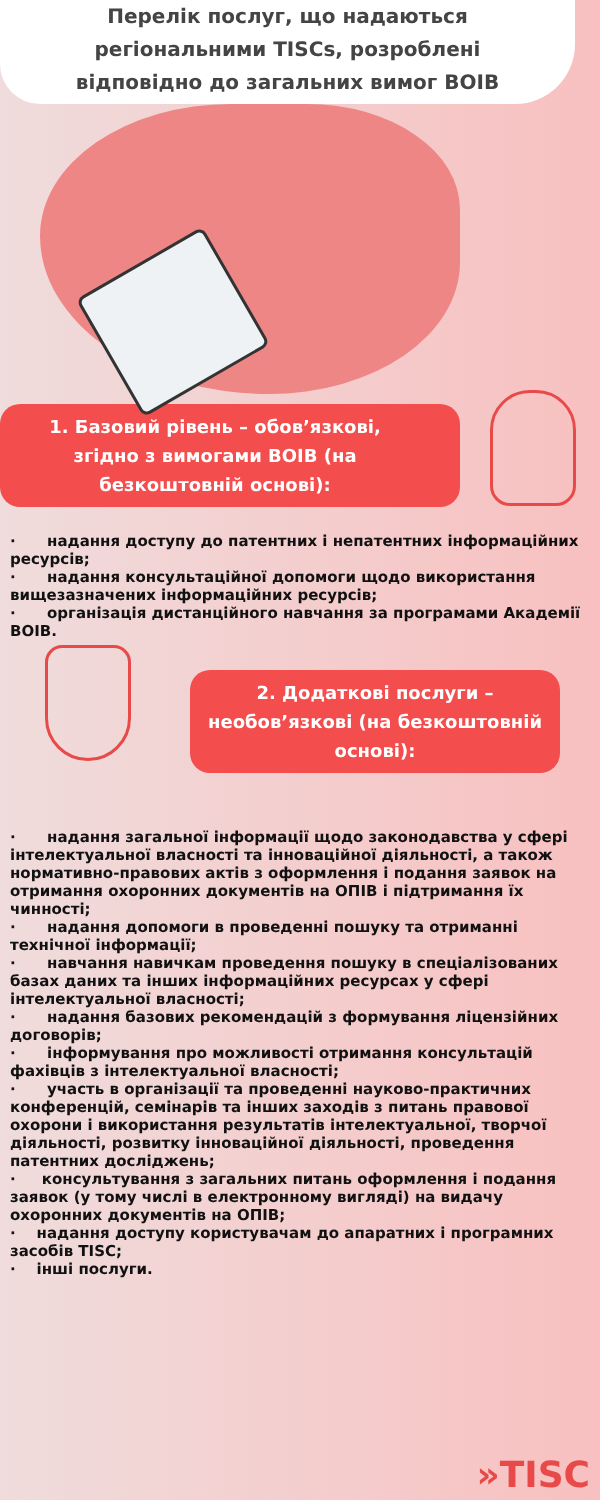Перелік послуг, що надаються
регіональними TISCs, розроблені
відповідно до загальних вимог ВОІВ
1. Базовий рівень – обов’язкові,
згідно з вимогами ВОІВ (на
безкоштовній основі):
· надання доступу до патентних і непатентних інформаційних ресурсів;
· надання консультаційної допомоги щодо використання вищезазначених інформаційних ресурсів;
· організація дистанційного навчання за програмами Академії ВОІВ.
2. Додаткові послуги –
необов’язкові (на безкоштовній
основі):
· надання загальної інформації щодо законодавства у сфері інтелектуальної власності та інноваційної діяльності, а також нормативно-правових актів з оформлення і подання заявок на отримання охоронних документів на ОПІВ і підтримання їх чинності;
· надання допомоги в проведенні пошуку та отриманні технічної інформації;
· навчання навичкам проведення пошуку в спеціалізованих базах даних та інших інформаційних ресурсах у сфері інтелектуальної власності;
· надання базових рекомендацій з формування ліцензійних договорів;
· інформування про можливості отримання консультацій фахівців з інтелектуальної власності;
· участь в організації та проведенні науково-практичних конференцій, семінарів та інших заходів з питань правової охорони і використання результатів інтелектуальної, творчої діяльності, розвитку інноваційної діяльності, проведення патентних досліджень;
· консультування з загальних питань оформлення і подання заявок (у тому числі в електронному вигляді) на видачу охоронних документів на ОПІВ;
· надання доступу користувачам до апаратних і програмних засобів TISC;
· інші послуги.
»TISC